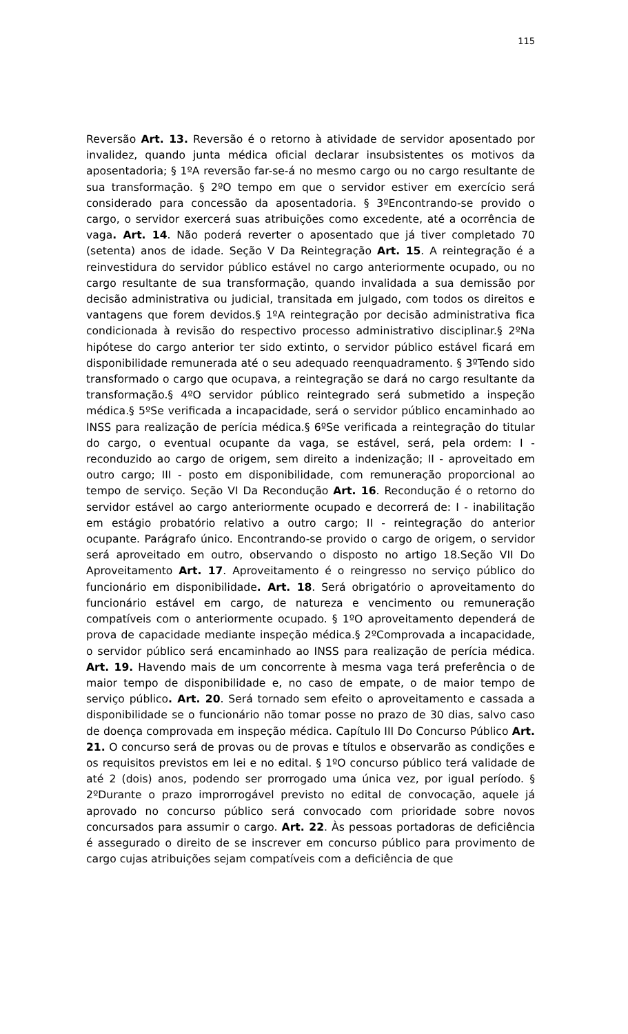115
Reversão Art. 13. Reversão é o retorno à atividade de servidor aposentado por invalidez, quando junta médica oficial declarar insubsistentes os motivos da aposentadoria; § 1ºA reversão far-se-á no mesmo cargo ou no cargo resultante de sua transformação. § 2ºO tempo em que o servidor estiver em exercício será considerado para concessão da aposentadoria. § 3ºEncontrando-se provido o cargo, o servidor exercerá suas atribuições como excedente, até a ocorrência de vaga. Art. 14. Não poderá reverter o aposentado que já tiver completado 70 (setenta) anos de idade. Seção V Da Reintegração Art. 15. A reintegração é a reinvestidura do servidor público estável no cargo anteriormente ocupado, ou no cargo resultante de sua transformação, quando invalidada a sua demissão por decisão administrativa ou judicial, transitada em julgado, com todos os direitos e vantagens que forem devidos.§ 1ºA reintegração por decisão administrativa fica condicionada à revisão do respectivo processo administrativo disciplinar.§ 2ºNa hipótese do cargo anterior ter sido extinto, o servidor público estável ficará em disponibilidade remunerada até o seu adequado reenquadramento. § 3ºTendo sido transformado o cargo que ocupava, a reintegração se dará no cargo resultante da transformação.§ 4ºO servidor público reintegrado será submetido a inspeção médica.§ 5ºSe verificada a incapacidade, será o servidor público encaminhado ao INSS para realização de perícia médica.§ 6ºSe verificada a reintegração do titular do cargo, o eventual ocupante da vaga, se estável, será, pela ordem: I - reconduzido ao cargo de origem, sem direito a indenização; II - aproveitado em outro cargo; III - posto em disponibilidade, com remuneração proporcional ao tempo de serviço. Seção VI Da Recondução Art. 16. Recondução é o retorno do servidor estável ao cargo anteriormente ocupado e decorrerá de: I - inabilitação em estágio probatório relativo a outro cargo; II - reintegração do anterior ocupante. Parágrafo único. Encontrando-se provido o cargo de origem, o servidor será aproveitado em outro, observando o disposto no artigo 18.Seção VII Do Aproveitamento Art. 17. Aproveitamento é o reingresso no serviço público do funcionário em disponibilidade. Art. 18. Será obrigatório o aproveitamento do funcionário estável em cargo, de natureza e vencimento ou remuneração compatíveis com o anteriormente ocupado. § 1ºO aproveitamento dependerá de prova de capacidade mediante inspeção médica.§ 2ºComprovada a incapacidade, o servidor público será encaminhado ao INSS para realização de perícia médica. Art. 19. Havendo mais de um concorrente à mesma vaga terá preferência o de maior tempo de disponibilidade e, no caso de empate, o de maior tempo de serviço público. Art. 20. Será tornado sem efeito o aproveitamento e cassada a disponibilidade se o funcionário não tomar posse no prazo de 30 dias, salvo caso de doença comprovada em inspeção médica. Capítulo III Do Concurso Público Art. 21. O concurso será de provas ou de provas e títulos e observarão as condições e os requisitos previstos em lei e no edital. § 1ºO concurso público terá validade de até 2 (dois) anos, podendo ser prorrogado uma única vez, por igual período. § 2ºDurante o prazo improrrogável previsto no edital de convocação, aquele já aprovado no concurso público será convocado com prioridade sobre novos concursados para assumir o cargo. Art. 22. Às pessoas portadoras de deficiência é assegurado o direito de se inscrever em concurso público para provimento de cargo cujas atribuições sejam compatíveis com a deficiência de que